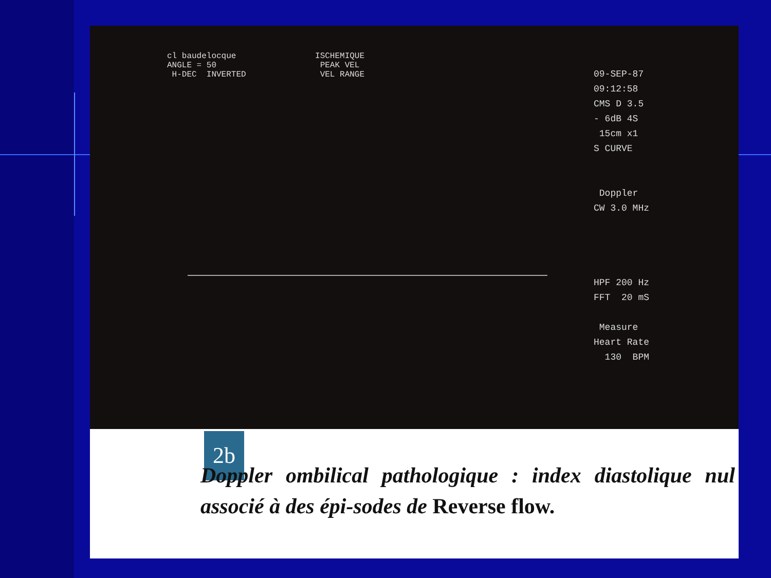cl baudelocque ISCHEMIQUE ANGLE = 50 PEAK VEL H-DEC INVERTED VEL RANGE
09-SEP-87 09:12:58 CMS D 3.5 - 6dB 4S 15cm x1 S CURVE Doppler CW 3.0 MHz HPF 200 Hz FFT 20 mS Measure Heart Rate 130 BPM
2b
Doppler ombilical pathologique : index diastolique nul associé à des épi-sodes de Reverse flow.